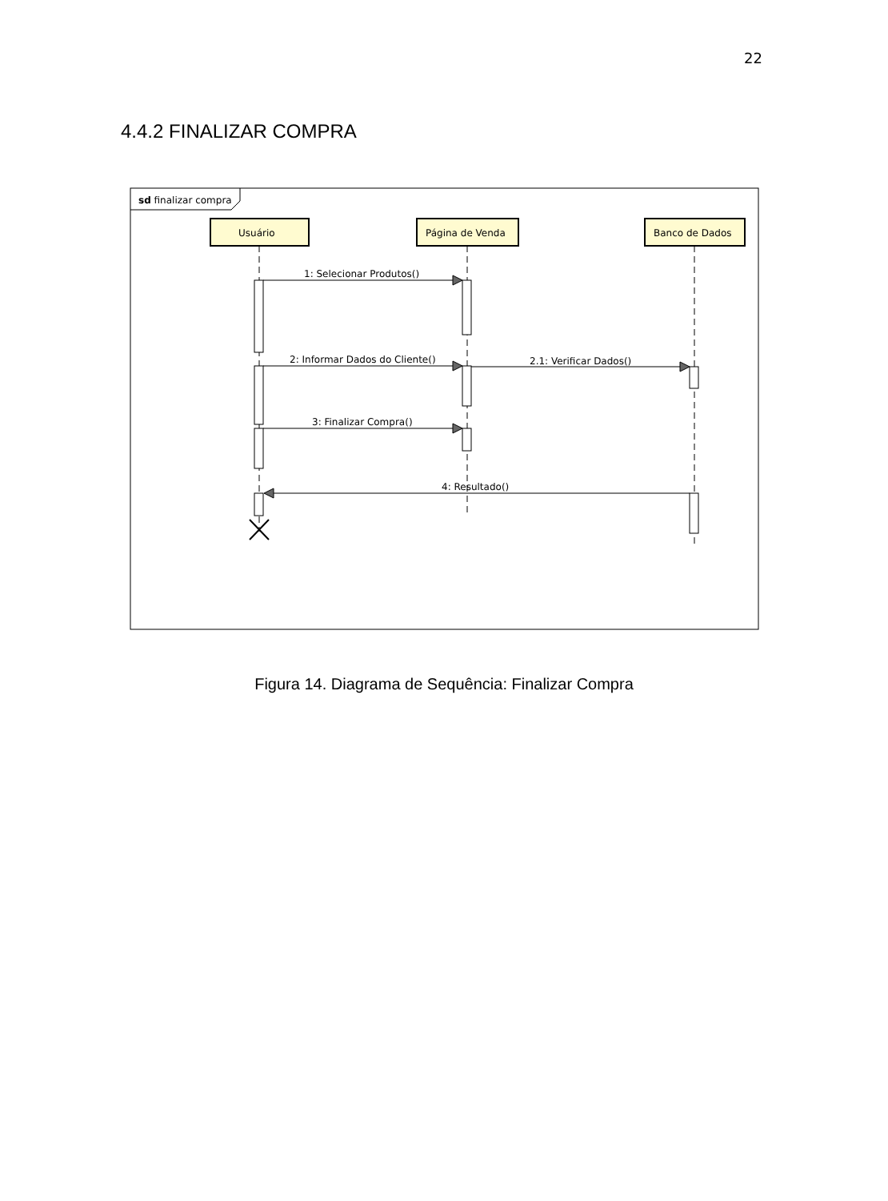22
4.4.2 FINALIZAR COMPRA
sd finalizar compra
Usuário
Página de Venda
Banco de Dados
1: Selecionar Produtos()
2: Informar Dados do Cliente()
2.1: Verificar Dados()
3: Finalizar Compra()
4: Resultado()
Figura 14. Diagrama de Sequência: Finalizar Compra